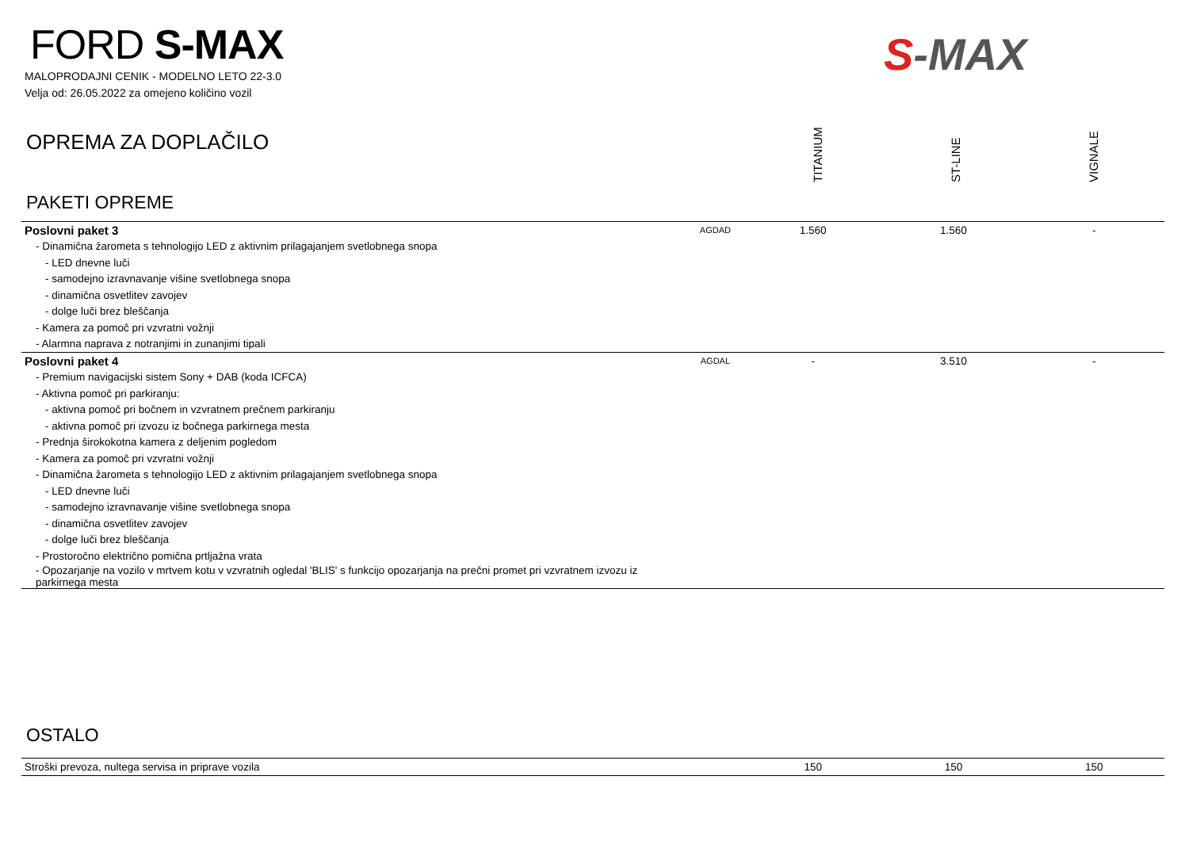FORD S-MAX
MALOPRODAJNI CENIK - MODELNO LETO 22-3.0
Velja od: 26.05.2022 za omejeno količino vozil
S-MAX
OPREMA ZA DOPLAČILO
TITANIUM
ST-LINE
VIGNALE
PAKETI OPREME
| Poslovni paket 3 | AGDAD | 1.560 | 1.560 | - |
| - Dinamična žarometa s tehnologijo LED z aktivnim prilagajanjem svetlobnega snopa | | | | |
| - LED dnevne luči | | | | |
| - samodejno izravnavanje višine svetlobnega snopa | | | | |
| - dinamična osvetlitev zavojev | | | | |
| - dolge luči brez bleščanja | | | | |
| - Kamera za pomoč pri vzvratni vožnji | | | | |
| - Alarmna naprava z notranjimi in zunanjimi tipali | | | | |
| Poslovni paket 4 | AGDAL | - | 3.510 | - |
| - Premium navigacijski sistem Sony + DAB (koda ICFCA) | | | | |
| - Aktivna pomoč pri parkiranju: | | | | |
| - aktivna pomoč pri bočnem in vzvratnem prečnem parkiranju | | | | |
| - aktivna pomoč pri izvozu iz bočnega parkirnega mesta | | | | |
| - Prednja širokokotna kamera z deljenim pogledom | | | | |
| - Kamera za pomoč pri vzvratni vožnji | | | | |
| - Dinamična žarometa s tehnologijo LED z aktivnim prilagajanjem svetlobnega snopa | | | | |
| - LED dnevne luči | | | | |
| - samodejno izravnavanje višine svetlobnega snopa | | | | |
| - dinamična osvetlitev zavojev | | | | |
| - dolge luči brez bleščanja | | | | |
| - Prostoročno električno pomična prtljažna vrata | | | | |
| - Opozarjanje na vozilo v mrtvem kotu v vzvratnih ogledal 'BLIS' s funkcijo opozarjanja na prečni promet pri vzvratnem izvozu iz parkirnega mesta | | | | |
OSTALO
| Stroški prevoza, nultega servisa in priprave vozila | | 150 | 150 | 150 |